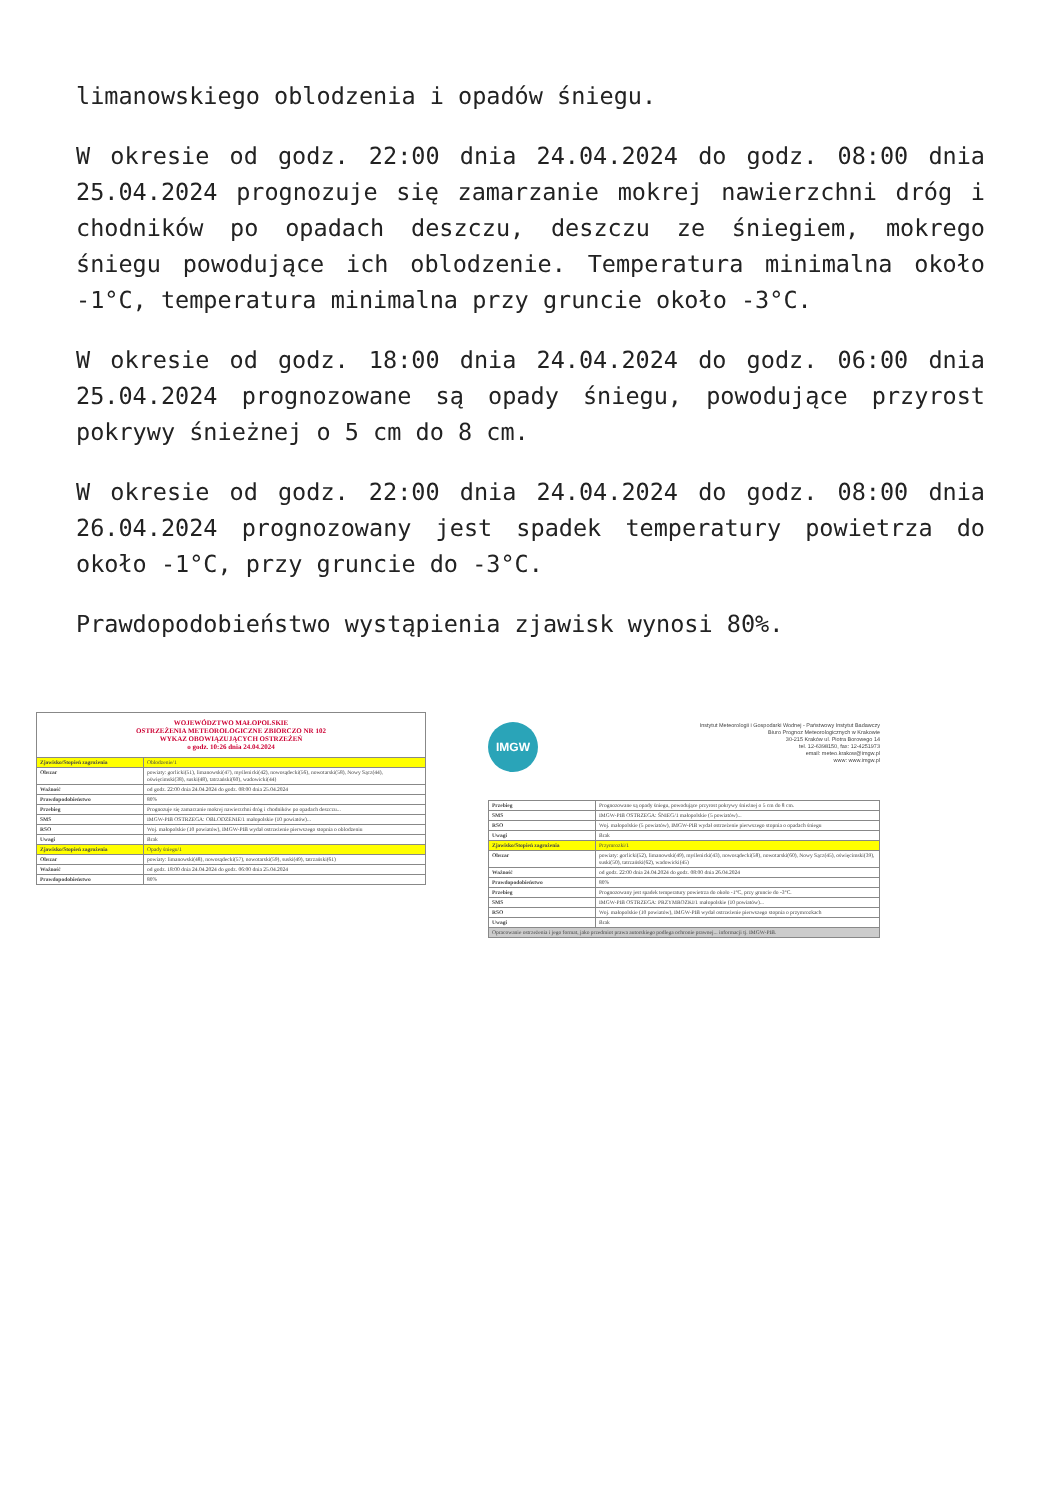limanowskiego oblodzenia i opadów śniegu.
W okresie od godz. 22:00 dnia 24.04.2024 do godz. 08:00 dnia 25.04.2024 prognozuje się zamarzanie mokrej nawierzchni dróg i chodników po opadach deszczu, deszczu ze śniegiem, mokrego śniegu powodujące ich oblodzenie. Temperatura minimalna około -1°C, temperatura minimalna przy gruncie około -3°C.
W okresie od godz. 18:00 dnia 24.04.2024 do godz. 06:00 dnia 25.04.2024 prognozowane są opady śniegu, powodujące przyrost pokrywy śnieżnej o 5 cm do 8 cm.
W okresie od godz. 22:00 dnia 24.04.2024 do godz. 08:00 dnia 26.04.2024 prognozowany jest spadek temperatury powietrza do około -1°C, przy gruncie do -3°C.
Prawdopodobieństwo wystąpienia zjawisk wynosi 80%.
WOJEWÓDZTWO MAŁOPOLSKIE
OSTRZEŻENIA METEOROLOGICZNE ZBIORCZO NR 102
WYKAZ OBOWIĄZUJĄCYCH OSTRZEŻEŃ
o godz. 10:26 dnia 24.04.2024
| Zjawisko/Stopień zagrożenia | Oblodzenie/1 |
| Obszar | powiaty: gorlicki(51), limanowski(47), myślenicki(42), nowosądecki(56), nowotarski(58), Nowy Sącz(44), oświęcimski(38), suski(48), tatrzański(60), wadowicki(44) |
| Ważność | od godz. 22:00 dnia 24.04.2024 do godz. 08:00 dnia 25.04.2024 |
| Prawdopodobieństwo | 80% |
| Przebieg | Prognozuje się zamarzanie mokrej nawierzchni dróg i chodników po opadach deszczu... |
| SMS | IMGW-PIB OSTRZEGA: OBLODZENIE/1 małopolskie (10 powiatów)... |
| RSO | Woj. małopolskie (10 powiatów), IMGW-PIB wydał ostrzeżenie pierwszego stopnia o oblodzeniu |
| Uwagi | Brak |
| Zjawisko/Stopień zagrożenia | Opady śniegu/1 |
| Obszar | powiaty: limanowski(48), nowosądecki(57), nowotarski(59), suski(49), tatrzański(61) |
| Ważność | od godz. 18:00 dnia 24.04.2024 do godz. 06:00 dnia 25.04.2024 |
| Prawdopodobieństwo | 80% |
IMGW
Instytut Meteorologii i Gospodarki Wodnej - Państwowy Instytut Badawczy
Biuro Prognoz Meteorologicznych w Krakowie
30-215 Kraków ul. Piotra Borowego 14
tel. 12-6398150, fax: 12-4251973
email: meteo.krakow@imgw.pl
www: www.imgw.pl
| Przebieg | Prognozowane są opady śniegu, powodujące przyrost pokrywy śnieżnej o 5 cm do 8 cm. |
| SMS | IMGW-PIB OSTRZEGA: ŚNIEG/1 małopolskie (5 powiatów)... |
| RSO | Woj. małopolskie (5 powiatów), IMGW-PIB wydał ostrzeżenie pierwszego stopnia o opadach śniegu |
| Uwagi | Brak |
| Zjawisko/Stopień zagrożenia | Przymrozki/1 |
| Obszar | powiaty: gorlicki(52), limanowski(49), myślenicki(43), nowosądecki(58), nowotarski(60), Nowy Sącz(45), oświęcimski(39), suski(50), tatrzański(62), wadowicki(45) |
| Ważność | od godz. 22:00 dnia 24.04.2024 do godz. 08:00 dnia 26.04.2024 |
| Prawdopodobieństwo | 80% |
| Przebieg | Prognozowany jest spadek temperatury powietrza do około -1°C, przy gruncie do -3°C. |
| SMS | IMGW-PIB OSTRZEGA: PRZYMROZKI/1 małopolskie (10 powiatów)... |
| RSO | Woj. małopolskie (10 powiatów), IMGW-PIB wydał ostrzeżenie pierwszego stopnia o przymrozkach |
| Uwagi | Brak |
| Opracowanie ostrzeżenia i jego format, jako przedmiot prawa autorskiego podlega ochronie prawnej... informacji tj. IMGW-PIB. | |